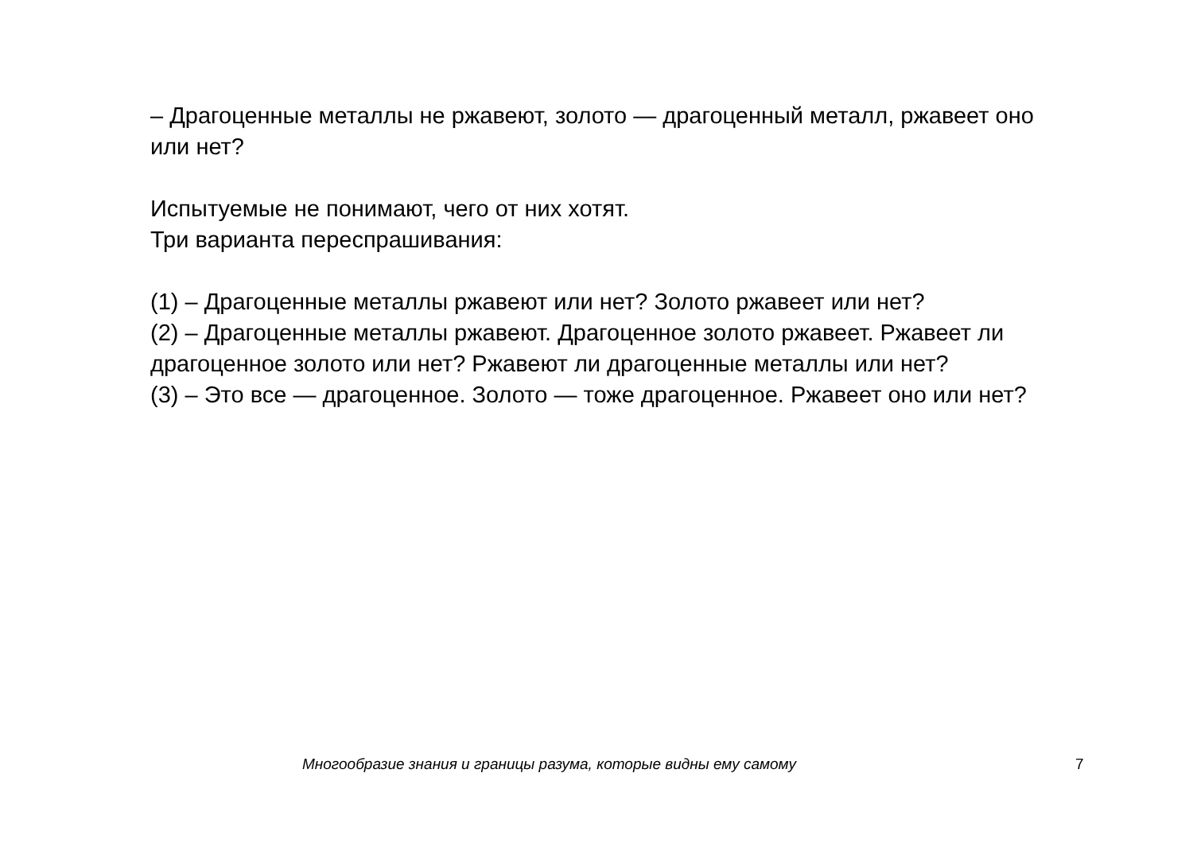– Драгоценные металлы не ржавеют, золото — драгоценный металл, ржавеет оно или нет?
Испытуемые не понимают, чего от них хотят.
Три варианта переспрашивания:
(1) – Драгоценные металлы ржавеют или нет? Золото ржавеет или нет?
(2) – Драгоценные металлы ржавеют. Драгоценное золото ржавеет. Ржавеет ли драгоценное золото или нет? Ржавеют ли драгоценные металлы или нет?
(3) – Это все — драгоценное. Золото — тоже драгоценное. Ржавеет оно или нет?
Многообразие знания и границы разума, которые видны ему самому 7